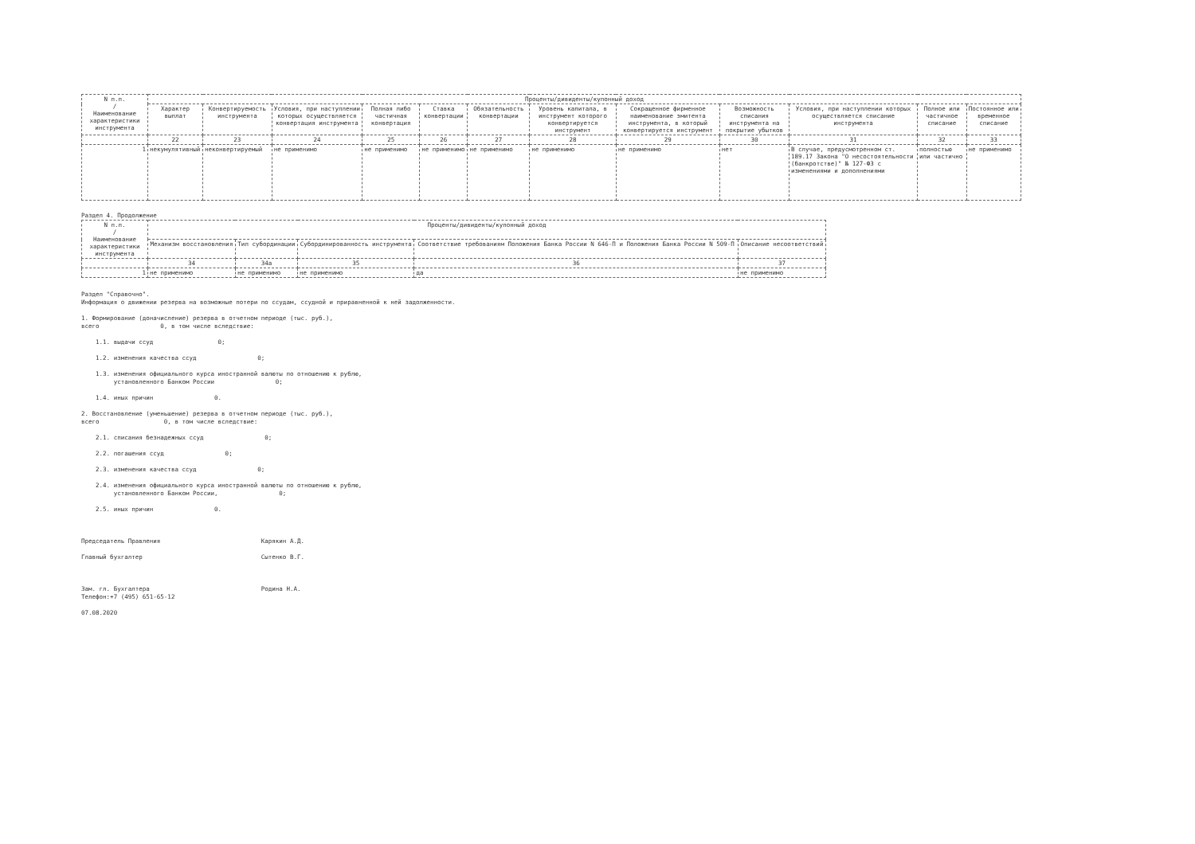| N п.п. / Наименование характеристики инструмента | Проценты/дивиденты/купонный доход | | | | | | | | | | | |
| --- | --- | --- | --- | --- | --- | --- | --- | --- | --- | --- | --- | --- |
| | Характер выплат | Конвертируемость инструмента | Условия, при наступлении которых осуществляется конвертация инструмента | Полная либо частичная конвертация | Ставка конвертации | Обязательность конвертации | Уровень капитала, в инструмент которого конвертируется инструмент | Сокращенное фирменное наименование эмитента инструмента, в который конвертируется инструмент | Возможность списания инструмента на покрытие убытков | Условия, при наступлении которых осуществляется списание инструмента | Полное или частичное списание | Постоянное или временное списание |
| | 22 | 23 | 24 | 25 | 26 | 27 | 28 | 29 | 30 | 31 | 32 | 33 |
| 1 | некумулятивный | неконвертируемый | не применимо | не применимо | не применимо | не применимо | не применимо | не применимо | нет | В случае, предусмотренном ст. 189.17 Закона "О несостоятельности (банкротстве)" № 127-ФЗ с изменениями и дополнениями | полностью или частично | не применимо |
Раздел 4. Продолжение
| N п.п. / Наименование характеристики инструмента | Проценты/дивиденты/купонный доход | | | | |
| --- | --- | --- | --- | --- | --- |
| | Механизм восстановления | Тип субординации | Субординированность инструмента | Соответствие требованиям Положения Банка России N 646-П и Положения Банка России N 509-П | Описание несоответствий |
| | 34 | 34a | 35 | 36 | 37 |
| 1 | не применимо | не применимо | не применимо | да | не применимо |
Раздел "Справочно". Информация о движении резерва на возможные потери по ссудам, ссудной и приравненной к ней задолженности. 1. Формирование (доначисление) резерва в отчетном периоде (тыс. руб.), всего 0, в том числе вследствие: 1.1. выдачи ссуд 0; 1.2. изменения качества ссуд 0; 1.3. изменения официального курса иностранной валюты по отношению к рублю, установленного Банком России 0; 1.4. иных причин 0. 2. Восстановление (уменьшение) резерва в отчетном периоде (тыс. руб.), всего 0, в том числе вследствие: 2.1. списания безнадежных ссуд 0; 2.2. погашения ссуд 0; 2.3. изменения качества ссуд 0; 2.4. изменения официального курса иностранной валюты по отношению к рублю, установленного Банком России, 0; 2.5. иных причин 0.
Председатель Правления Карякин А.Д. Главный бухгалтер Сытенко В.Г. Зам. гл. Бухгалтера Родина Н.А. Телефон:+7 (495) 651-65-12 07.08.2020